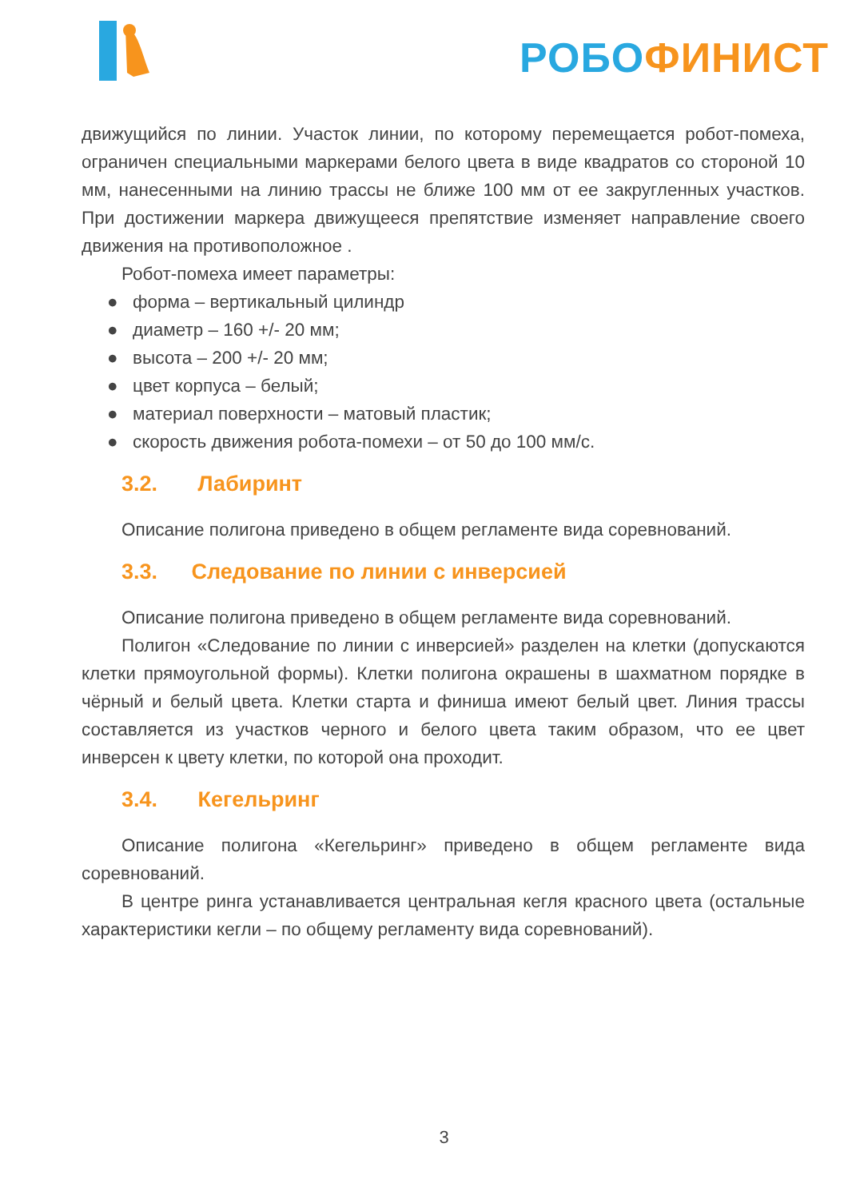РОБО ФИНИСТ
движущийся по линии. Участок линии, по которому перемещается робот-помеха, ограничен специальными маркерами белого цвета в виде квадратов со стороной 10 мм, нанесенными на линию трассы не ближе 100 мм от ее закругленных участков. При достижении маркера движущееся препятствие изменяет направление своего движения на противоположное .
Робот-помеха имеет параметры:
● форма – вертикальный цилиндр
● диаметр – 160 +/- 20 мм;
● высота – 200 +/- 20 мм;
● цвет корпуса – белый;
● материал поверхности – матовый пластик;
● скорость движения робота-помехи – от 50 до 100 мм/с.
3.2. Лабиринт
Описание полигона приведено в общем регламенте вида соревнований.
3.3. Следование по линии с инверсией
Описание полигона приведено в общем регламенте вида соревнований.
Полигон «Следование по линии с инверсией» разделен на клетки (допускаются клетки прямоугольной формы). Клетки полигона окрашены в шахматном порядке в чёрный и белый цвета. Клетки старта и финиша имеют белый цвет. Линия трассы составляется из участков черного и белого цвета таким образом, что ее цвет инверсен к цвету клетки, по которой она проходит.
3.4. Кегельринг
Описание полигона «Кегельринг» приведено в общем регламенте вида соревнований.
В центре ринга устанавливается центральная кегля красного цвета (остальные характеристики кегли – по общему регламенту вида соревнований).
3